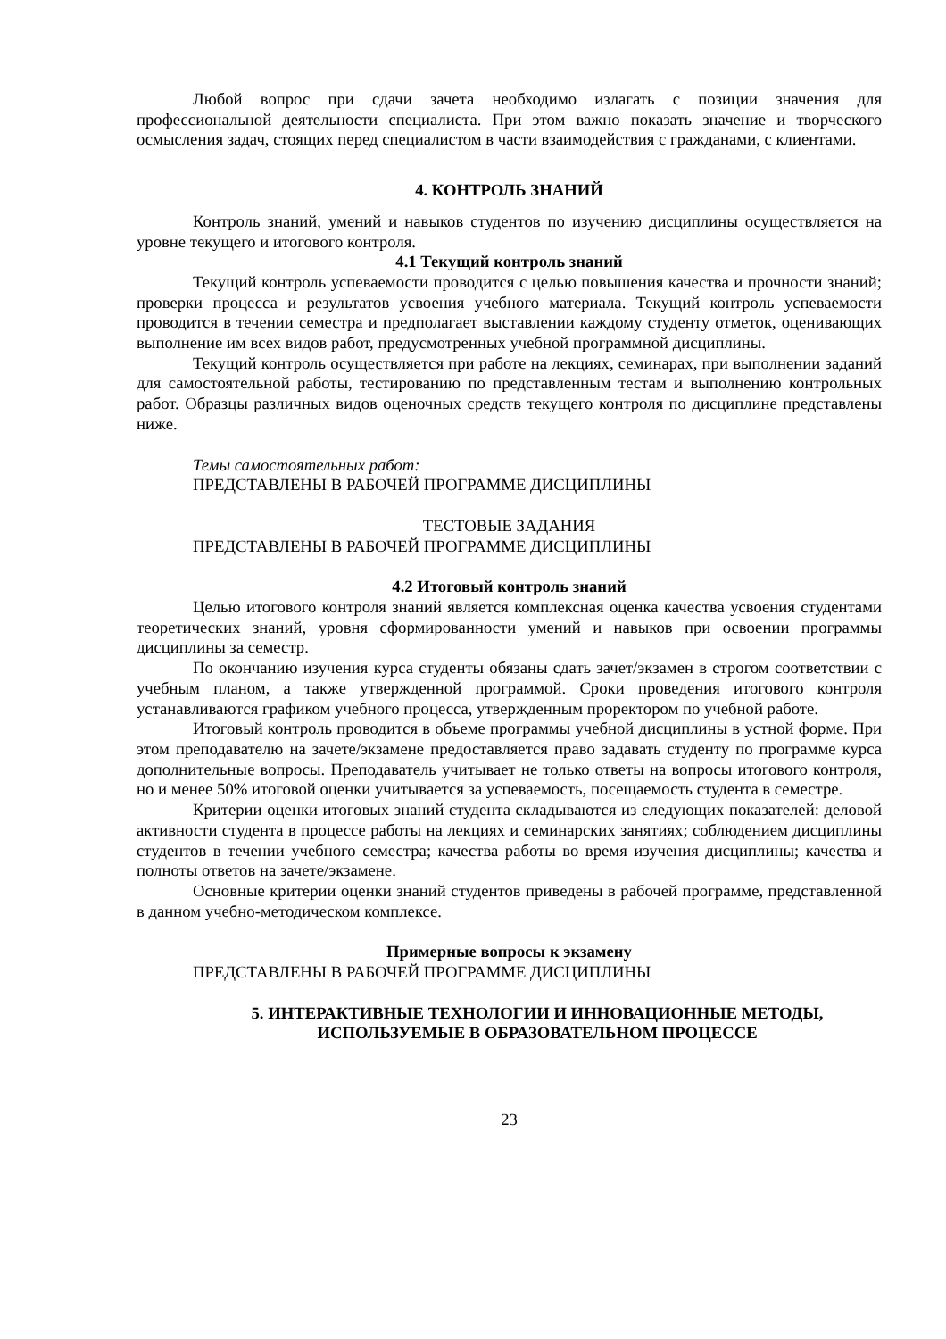Любой вопрос при сдачи зачета необходимо излагать с позиции значения для профессиональной деятельности специалиста. При этом важно показать значение и творческого осмысления задач, стоящих перед специалистом в части взаимодействия с гражданами, с клиентами.
4. КОНТРОЛЬ ЗНАНИЙ
Контроль знаний, умений и навыков студентов по изучению дисциплины осуществляется на уровне текущего и итогового контроля.
4.1 Текущий контроль знаний
Текущий контроль успеваемости проводится с целью повышения качества и прочности знаний; проверки процесса и результатов усвоения учебного материала. Текущий контроль успеваемости проводится в течении семестра и предполагает выставлении каждому студенту отметок, оценивающих выполнение им всех видов работ, предусмотренных учебной программной дисциплины.
Текущий контроль осуществляется при работе на лекциях, семинарах, при выполнении заданий для самостоятельной работы, тестированию по представленным тестам и выполнению контрольных работ. Образцы различных видов оценочных средств текущего контроля по дисциплине представлены ниже.
Темы самостоятельных работ:
ПРЕДСТАВЛЕНЫ В РАБОЧЕЙ ПРОГРАММЕ ДИСЦИПЛИНЫ
ТЕСТОВЫЕ ЗАДАНИЯ
ПРЕДСТАВЛЕНЫ В РАБОЧЕЙ ПРОГРАММЕ ДИСЦИПЛИНЫ
4.2 Итоговый контроль знаний
Целью итогового контроля знаний является комплексная оценка качества усвоения студентами теоретических знаний, уровня сформированности умений и навыков при освоении программы дисциплины за семестр.
По окончанию изучения курса студенты обязаны сдать зачет/экзамен в строгом соответствии с учебным планом, а также утвержденной программой. Сроки проведения итогового контроля устанавливаются графиком учебного процесса, утвержденным проректором по учебной работе.
Итоговый контроль проводится в объеме программы учебной дисциплины в устной форме. При этом преподавателю на зачете/экзамене предоставляется право задавать студенту по программе курса дополнительные вопросы. Преподаватель учитывает не только ответы на вопросы итогового контроля, но и менее 50% итоговой оценки учитывается за успеваемость, посещаемость студента в семестре.
Критерии оценки итоговых знаний студента складываются из следующих показателей: деловой активности студента в процессе работы на лекциях и семинарских занятиях; соблюдением дисциплины студентов в течении учебного семестра; качества работы во время изучения дисциплины; качества и полноты ответов на зачете/экзамене.
Основные критерии оценки знаний студентов приведены в рабочей программе, представленной в данном учебно-методическом комплексе.
Примерные вопросы к экзамену
ПРЕДСТАВЛЕНЫ В РАБОЧЕЙ ПРОГРАММЕ ДИСЦИПЛИНЫ
5. ИНТЕРАКТИВНЫЕ ТЕХНОЛОГИИ И ИННОВАЦИОННЫЕ МЕТОДЫ, ИСПОЛЬЗУЕМЫЕ В ОБРАЗОВАТЕЛЬНОМ ПРОЦЕССЕ
23